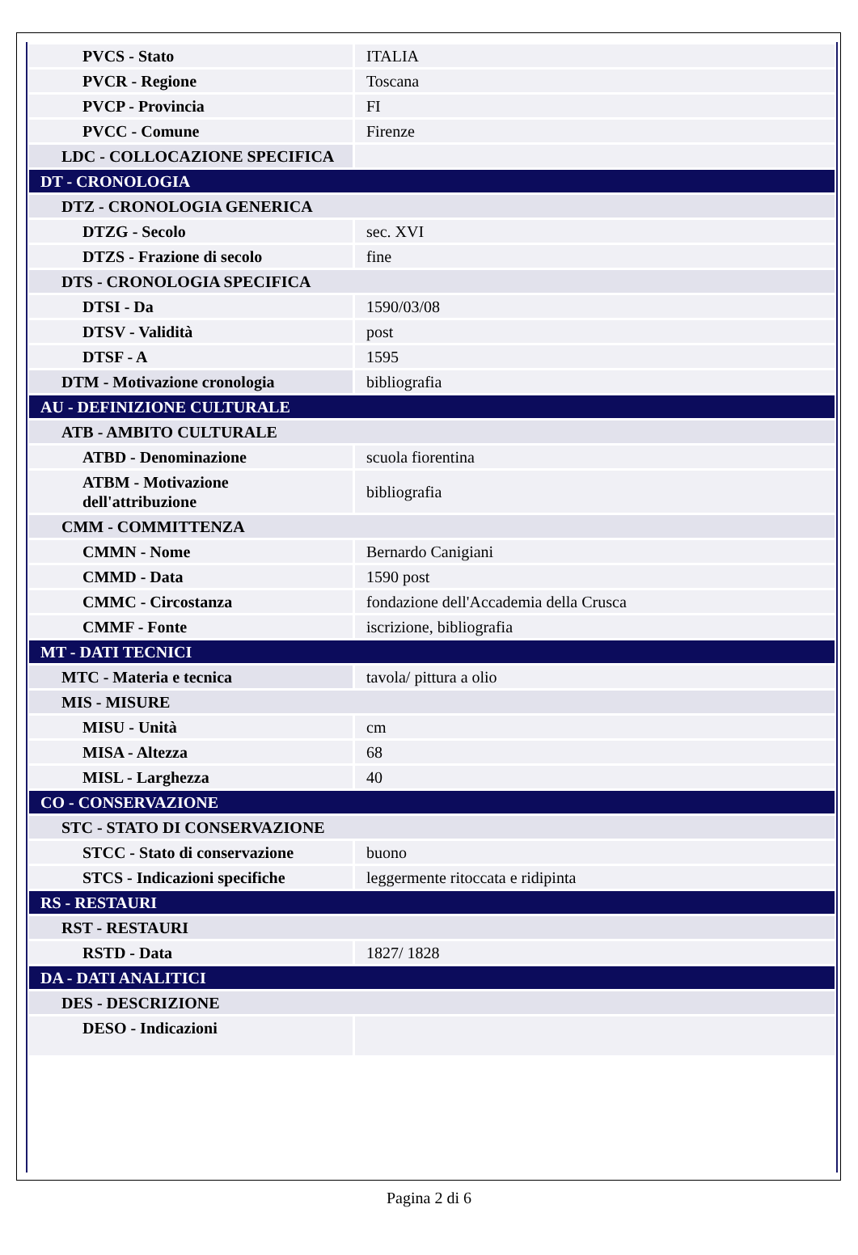| PVCS - Stato | ITALIA |
| PVCR - Regione | Toscana |
| PVCP - Provincia | FI |
| PVCC - Comune | Firenze |
| LDC - COLLOCAZIONE SPECIFICA | |
| DT - CRONOLOGIA | |
| DTZ - CRONOLOGIA GENERICA | |
| DTZG - Secolo | sec. XVI |
| DTZS - Frazione di secolo | fine |
| DTS - CRONOLOGIA SPECIFICA | |
| DTSI - Da | 1590/03/08 |
| DTSV - Validità | post |
| DTSF - A | 1595 |
| DTM - Motivazione cronologia | bibliografia |
| AU - DEFINIZIONE CULTURALE | |
| ATB - AMBITO CULTURALE | |
| ATBD - Denominazione | scuola fiorentina |
| ATBM - Motivazione dell'attribuzione | bibliografia |
| CMM - COMMITTENZA | |
| CMMN - Nome | Bernardo Canigiani |
| CMMD - Data | 1590 post |
| CMMC - Circostanza | fondazione dell'Accademia della Crusca |
| CMMF - Fonte | iscrizione, bibliografia |
| MT - DATI TECNICI | |
| MTC - Materia e tecnica | tavola/ pittura a olio |
| MIS - MISURE | |
| MISU - Unità | cm |
| MISA - Altezza | 68 |
| MISL - Larghezza | 40 |
| CO - CONSERVAZIONE | |
| STC - STATO DI CONSERVAZIONE | |
| STCC - Stato di conservazione | buono |
| STCS - Indicazioni specifiche | leggermente ritoccata e ridipinta |
| RS - RESTAURI | |
| RST - RESTAURI | |
| RSTD - Data | 1827/ 1828 |
| DA - DATI ANALITICI | |
| DES - DESCRIZIONE | |
| DESO - Indicazioni | |
Pagina 2 di 6